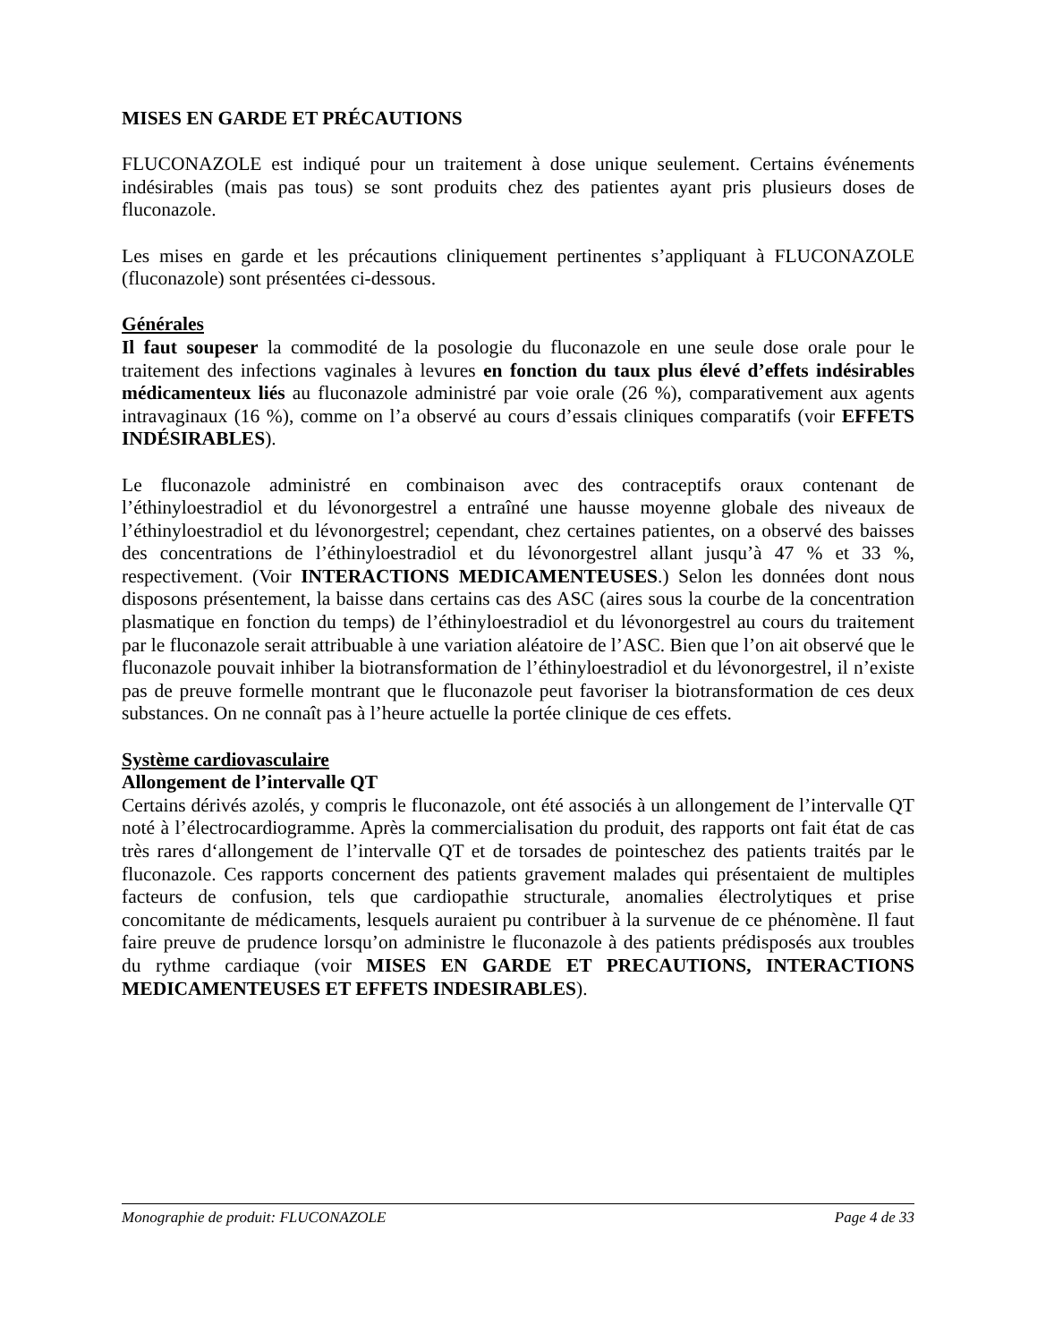MISES EN GARDE ET PRÉCAUTIONS
FLUCONAZOLE est indiqué pour un traitement à dose unique seulement. Certains événements indésirables (mais pas tous) se sont produits chez des patientes ayant pris plusieurs doses de fluconazole.
Les mises en garde et les précautions cliniquement pertinentes s’appliquant à FLUCONAZOLE (fluconazole) sont présentées ci-dessous.
Générales
Il faut soupeser la commodité de la posologie du fluconazole en une seule dose orale pour le traitement des infections vaginales à levures en fonction du taux plus élevé d’effets indésirables médicamenteux liés au fluconazole administré par voie orale (26 %), comparativement aux agents intravaginaux (16 %), comme on l’a observé au cours d’essais cliniques comparatifs (voir EFFETS INDÉSIRABLES).
Le fluconazole administré en combinaison avec des contraceptifs oraux contenant de l’éthinyloestradiol et du lévonorgestrel a entraîné une hausse moyenne globale des niveaux de l’éthinyloestradiol et du lévonorgestrel; cependant, chez certaines patientes, on a observé des baisses des concentrations de l’éthinyloestradiol et du lévonorgestrel allant jusqu’à 47 % et 33 %, respectivement. (Voir INTERACTIONS MEDICAMENTEUSES.) Selon les données dont nous disposons présentement, la baisse dans certains cas des ASC (aires sous la courbe de la concentration plasmatique en fonction du temps) de l’éthinyloestradiol et du lévonorgestrel au cours du traitement par le fluconazole serait attribuable à une variation aléatoire de l’ASC. Bien que l’on ait observé que le fluconazole pouvait inhiber la biotransformation de l’éthinyloestradiol et du lévonorgestrel, il n’existe pas de preuve formelle montrant que le fluconazole peut favoriser la biotransformation de ces deux substances. On ne connaît pas à l’heure actuelle la portée clinique de ces effets.
Système cardiovasculaire
Allongement de l’intervalle QT
Certains dérivés azolés, y compris le fluconazole, ont été associés à un allongement de l’intervalle QT noté à l’électrocardiogramme. Après la commercialisation du produit, des rapports ont fait état de cas très rares d‘allongement de l’intervalle QT et de torsades de pointeschez des patients traités par le fluconazole. Ces rapports concernent des patients gravement malades qui présentaient de multiples facteurs de confusion, tels que cardiopathie structurale, anomalies électrolytiques et prise concomitante de médicaments, lesquels auraient pu contribuer à la survenue de ce phénomène. Il faut faire preuve de prudence lorsqu’on administre le fluconazole à des patients prédisposés aux troubles du rythme cardiaque (voir MISES EN GARDE ET PRECAUTIONS, INTERACTIONS MEDICAMENTEUSES ET EFFETS INDESIRABLES).
Monographie de produit: FLUCONAZOLE Page 4 de 33